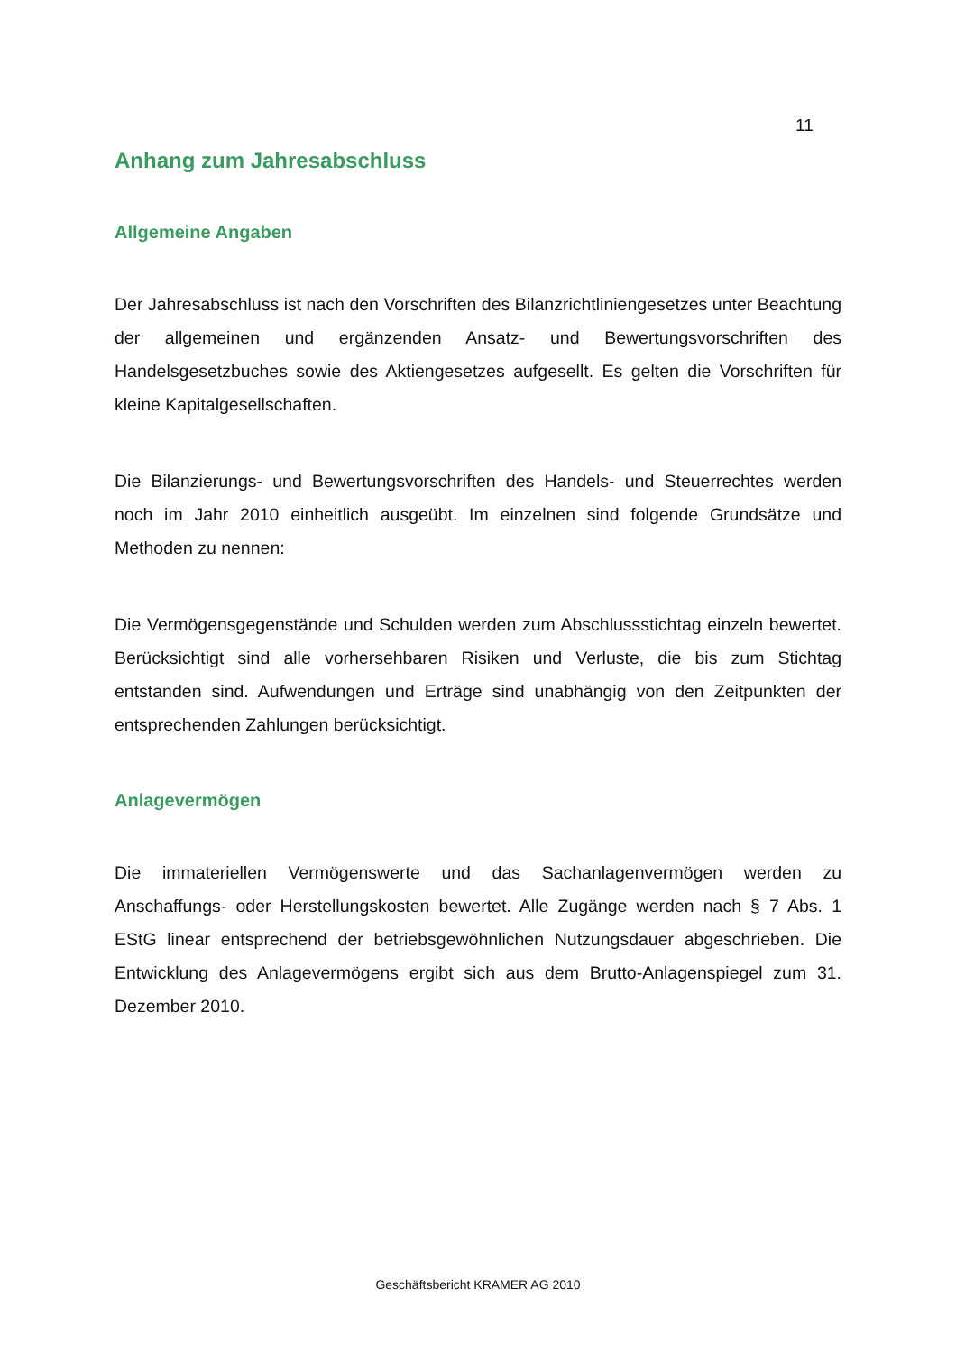11
Anhang zum Jahresabschluss
Allgemeine Angaben
Der Jahresabschluss ist nach den Vorschriften des Bilanzrichtliniengesetzes unter Beachtung der allgemeinen und ergänzenden Ansatz- und Bewertungsvorschriften des Handelsgesetzbuches sowie des Aktiengesetzes aufgesellt. Es gelten die Vorschriften für kleine Kapitalgesellschaften.
Die Bilanzierungs- und Bewertungsvorschriften des Handels- und Steuerrechtes werden noch im Jahr 2010 einheitlich ausgeübt. Im einzelnen sind folgende Grundsätze und Methoden zu nennen:
Die Vermögensgegenstände und Schulden werden zum Abschlussstichtag einzeln bewertet. Berücksichtigt sind alle vorhersehbaren Risiken und Verluste, die bis zum Stichtag entstanden sind. Aufwendungen und Erträge sind unabhängig von den Zeitpunkten der entsprechenden Zahlungen berücksichtigt.
Anlagevermögen
Die immateriellen Vermögenswerte und das Sachanlagenvermögen werden zu Anschaffungs- oder Herstellungskosten bewertet. Alle Zugänge werden nach § 7 Abs. 1 EStG linear entsprechend der betriebsgewöhnlichen Nutzungsdauer abgeschrieben. Die Entwicklung des Anlagevermögens ergibt sich aus dem Brutto-Anlagenspiegel zum 31. Dezember 2010.
Geschäftsbericht KRAMER AG 2010